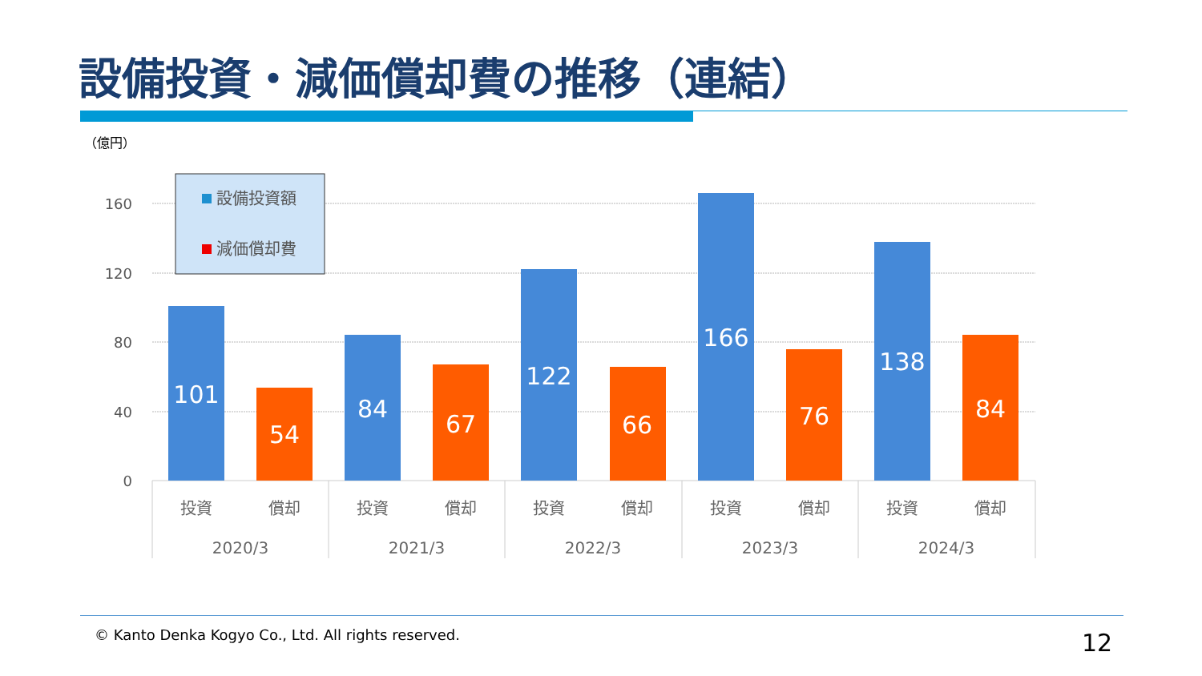設備投資・減価償却費の推移（連結）
（億円）
160
120
80
40
0
101
54
84
67
122
66
166
76
138
84
投資
償却
投資
償却
投資
償却
投資
償却
投資
償却
2020/3
2021/3
2022/3
2023/3
2024/3
設備投資額
減価償却費
© Kanto Denka Kogyo Co., Ltd. All rights reserved.
12